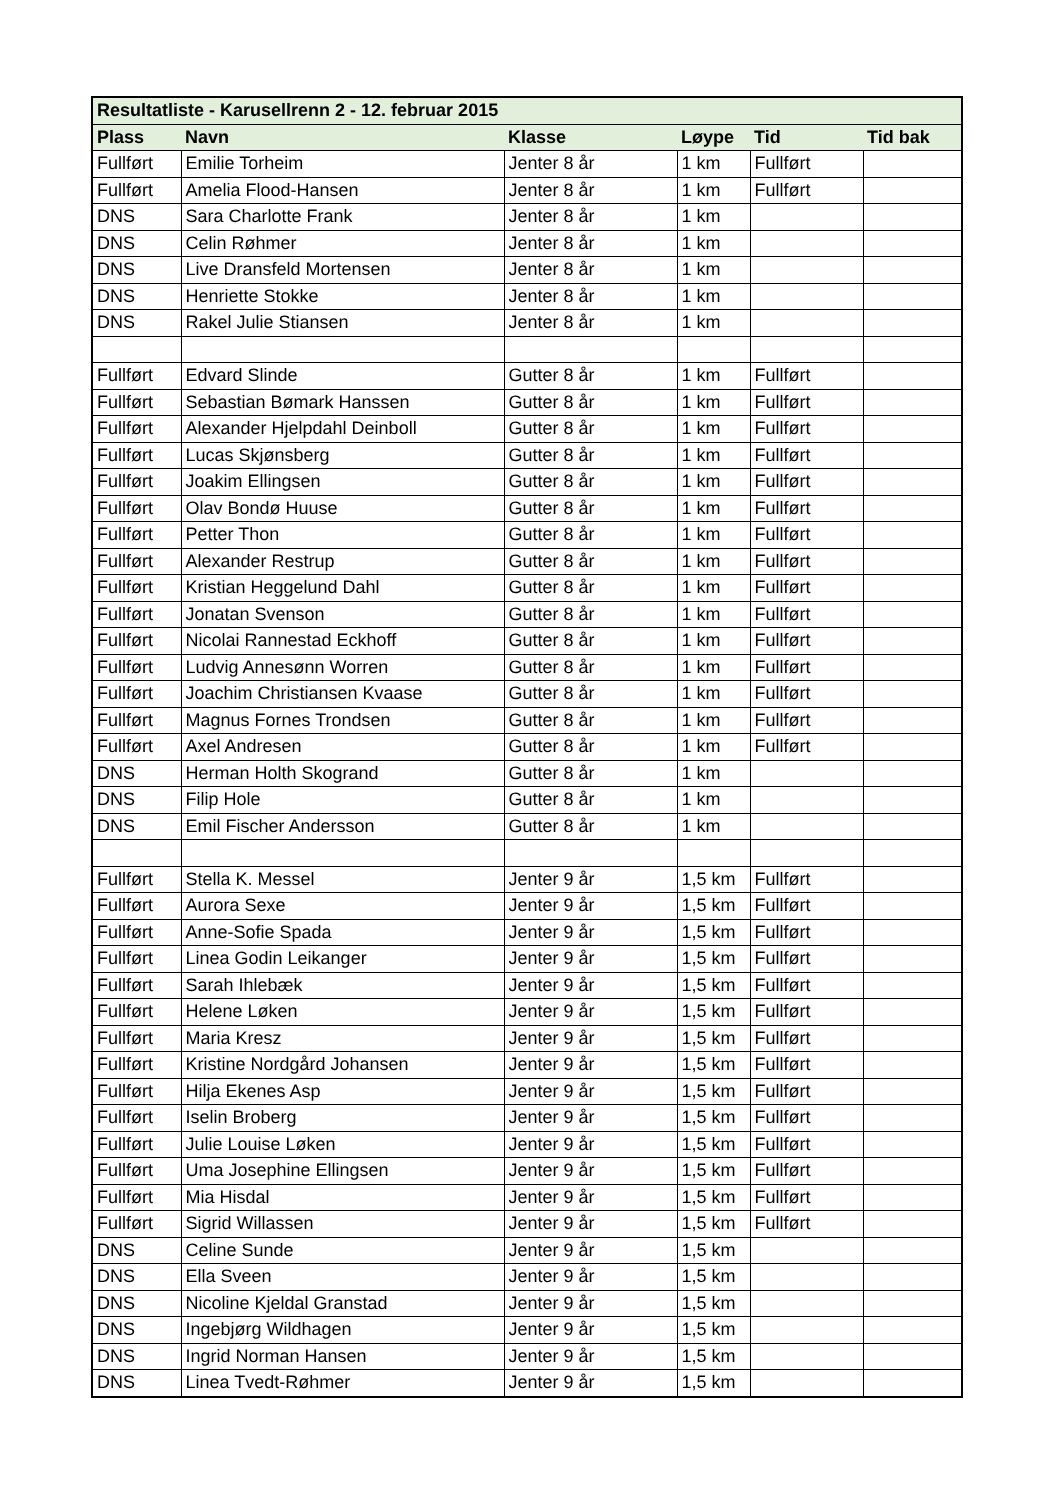| Resultatliste - Karusellrenn 2 - 12. februar 2015 | | | | | |
| Plass | Navn | Klasse | Løype | Tid | Tid bak |
| Fullført | Emilie Torheim | Jenter 8 år | 1 km | Fullført | |
| Fullført | Amelia Flood-Hansen | Jenter 8 år | 1 km | Fullført | |
| DNS | Sara Charlotte Frank | Jenter 8 år | 1 km | | |
| DNS | Celin Røhmer | Jenter 8 år | 1 km | | |
| DNS | Live Dransfeld Mortensen | Jenter 8 år | 1 km | | |
| DNS | Henriette Stokke | Jenter 8 år | 1 km | | |
| DNS | Rakel Julie Stiansen | Jenter 8 år | 1 km | | |
| Fullført | Edvard Slinde | Gutter 8 år | 1 km | Fullført | |
| Fullført | Sebastian Bømark Hanssen | Gutter 8 år | 1 km | Fullført | |
| Fullført | Alexander Hjelpdahl Deinboll | Gutter 8 år | 1 km | Fullført | |
| Fullført | Lucas Skjønsberg | Gutter 8 år | 1 km | Fullført | |
| Fullført | Joakim Ellingsen | Gutter 8 år | 1 km | Fullført | |
| Fullført | Olav Bondø Huuse | Gutter 8 år | 1 km | Fullført | |
| Fullført | Petter Thon | Gutter 8 år | 1 km | Fullført | |
| Fullført | Alexander Restrup | Gutter 8 år | 1 km | Fullført | |
| Fullført | Kristian Heggelund Dahl | Gutter 8 år | 1 km | Fullført | |
| Fullført | Jonatan Svenson | Gutter 8 år | 1 km | Fullført | |
| Fullført | Nicolai Rannestad Eckhoff | Gutter 8 år | 1 km | Fullført | |
| Fullført | Ludvig Annesønn Worren | Gutter 8 år | 1 km | Fullført | |
| Fullført | Joachim Christiansen Kvaase | Gutter 8 år | 1 km | Fullført | |
| Fullført | Magnus Fornes Trondsen | Gutter 8 år | 1 km | Fullført | |
| Fullført | Axel Andresen | Gutter 8 år | 1 km | Fullført | |
| DNS | Herman Holth Skogrand | Gutter 8 år | 1 km | | |
| DNS | Filip Hole | Gutter 8 år | 1 km | | |
| DNS | Emil Fischer Andersson | Gutter 8 år | 1 km | | |
| Fullført | Stella K. Messel | Jenter 9 år | 1,5 km | Fullført | |
| Fullført | Aurora Sexe | Jenter 9 år | 1,5 km | Fullført | |
| Fullført | Anne-Sofie Spada | Jenter 9 år | 1,5 km | Fullført | |
| Fullført | Linea Godin Leikanger | Jenter 9 år | 1,5 km | Fullført | |
| Fullført | Sarah Ihlebæk | Jenter 9 år | 1,5 km | Fullført | |
| Fullført | Helene Løken | Jenter 9 år | 1,5 km | Fullført | |
| Fullført | Maria Kresz | Jenter 9 år | 1,5 km | Fullført | |
| Fullført | Kristine Nordgård Johansen | Jenter 9 år | 1,5 km | Fullført | |
| Fullført | Hilja Ekenes Asp | Jenter 9 år | 1,5 km | Fullført | |
| Fullført | Iselin Broberg | Jenter 9 år | 1,5 km | Fullført | |
| Fullført | Julie Louise Løken | Jenter 9 år | 1,5 km | Fullført | |
| Fullført | Uma Josephine Ellingsen | Jenter 9 år | 1,5 km | Fullført | |
| Fullført | Mia Hisdal | Jenter 9 år | 1,5 km | Fullført | |
| Fullført | Sigrid Willassen | Jenter 9 år | 1,5 km | Fullført | |
| DNS | Celine Sunde | Jenter 9 år | 1,5 km | | |
| DNS | Ella Sveen | Jenter 9 år | 1,5 km | | |
| DNS | Nicoline Kjeldal Granstad | Jenter 9 år | 1,5 km | | |
| DNS | Ingebjørg Wildhagen | Jenter 9 år | 1,5 km | | |
| DNS | Ingrid Norman Hansen | Jenter 9 år | 1,5 km | | |
| DNS | Linea Tvedt-Røhmer | Jenter 9 år | 1,5 km | | |